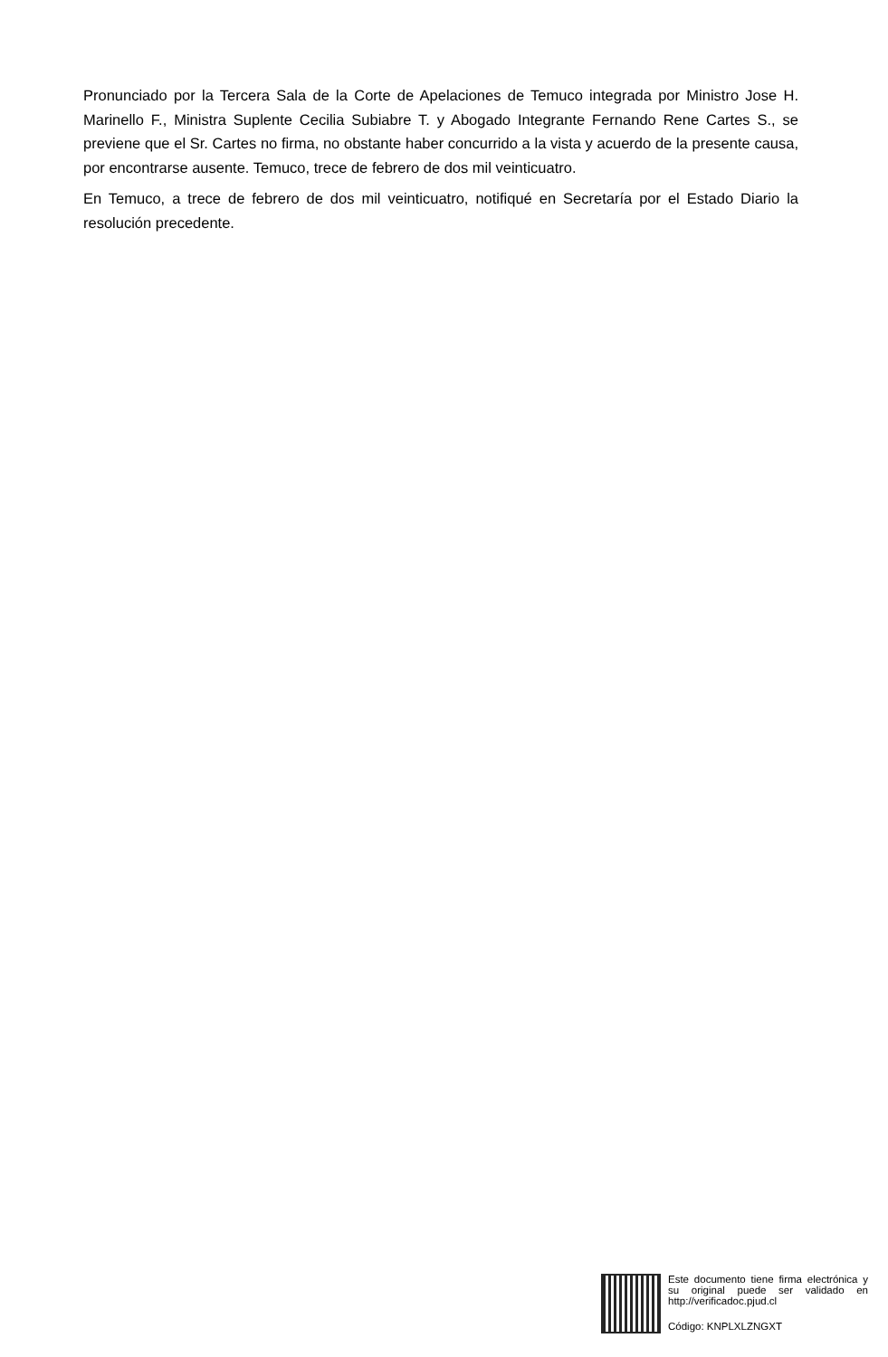Pronunciado por la Tercera Sala de la Corte de Apelaciones de Temuco integrada por Ministro Jose H. Marinello F., Ministra Suplente Cecilia Subiabre T. y Abogado Integrante Fernando Rene Cartes S., se previene que el Sr. Cartes no firma, no obstante haber concurrido a la vista y acuerdo de la presente causa, por encontrarse ausente. Temuco, trece de febrero de dos mil veinticuatro.
En Temuco, a trece de febrero de dos mil veinticuatro, notifiqué en Secretaría por el Estado Diario la resolución precedente.
Este documento tiene firma electrónica y su original puede ser validado en http://verificadoc.pjud.cl
Código: KNPLXLZNGXT